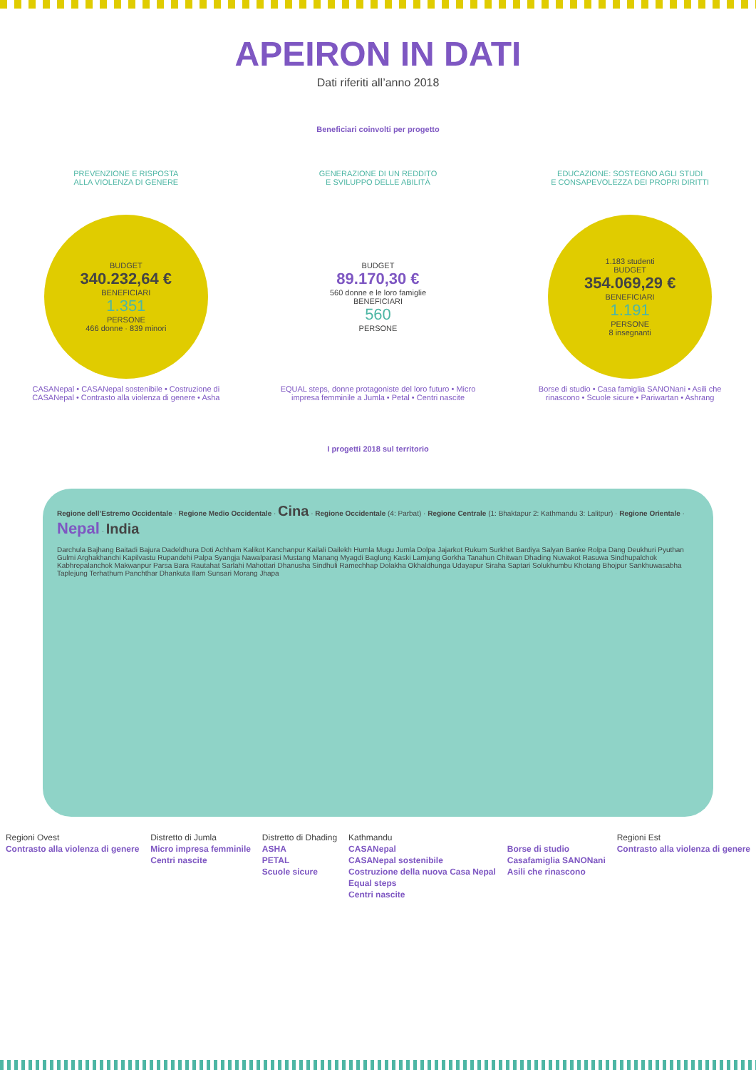APEIRON IN DATI
Dati riferiti all’anno 2018
Beneficiari coinvolti per progetto
PREVENZIONE E RISPOSTA
ALLA VIOLENZA DI GENERE
BUDGET
340.232,64 €
BENEFICIARI
1.351
PERSONE
466 donne · 839 minori
CASANepal • CASANepal sostenibile • Costruzione di CASANepal • Contrasto alla violenza di genere • Asha
GENERAZIONE DI UN REDDITO
E SVILUPPO DELLE ABILITÀ
BUDGET
89.170,30 €
560 donne e le loro famiglie
BENEFICIARI
560
PERSONE
EQUAL steps, donne protagoniste del loro futuro • Micro impresa femminile a Jumla • Petal • Centri nascite
EDUCAZIONE: SOSTEGNO AGLI STUDI
E CONSAPEVOLEZZA DEI PROPRI DIRITTI
1.183 studenti
BUDGET
354.069,29 €
BENEFICIARI
1.191
PERSONE
8 insegnanti
Borse di studio • Casa famiglia SANONani • Asili che rinascono • Scuole sicure • Pariwartan • Ashrang
I progetti 2018 sul territorio
Regione dell’Estremo Occidentale · Regione Medio Occidentale · Cina · Regione Occidentale (4: Parbat) · Regione Centrale (1: Bhaktapur 2: Kathmandu 3: Lalitpur) · Regione Orientale · Nepal · India
Darchula Bajhang Baitadi Bajura Dadeldhura Doti Achham Kalikot Kanchanpur Kailali Dailekh Humla Mugu Jumla Dolpa Jajarkot Rukum Surkhet Bardiya Salyan Banke Rolpa Dang Deukhuri Pyuthan Gulmi Arghakhanchi Kapilvastu Rupandehi Palpa Syangja Nawalparasi Mustang Manang Myagdi Baglung Kaski Lamjung Gorkha Tanahun Chitwan Dhading Nuwakot Rasuwa Sindhupalchok Kabhrepalanchok Makwanpur Parsa Bara Rautahat Sarlahi Mahottari Dhanusha Sindhuli Ramechhap Dolakha Okhaldhunga Udayapur Siraha Saptari Solukhumbu Khotang Bhojpur Sankhuwasabha Taplejung Terhathum Panchthar Dhankuta Ilam Sunsari Morang Jhapa
Regioni Ovest
Contrasto alla violenza di genere
Distretto di Jumla
Micro impresa femminile
Centri nascite
Distretto di Dhading
ASHA
PETAL
Scuole sicure
Kathmandu
CASANepal
CASANepal sostenibile
Costruzione della nuova Casa Nepal
Equal steps
Centri nascite
Borse di studio
Casafamiglia SANONani
Asili che rinascono
Regioni Est
Contrasto alla violenza di genere